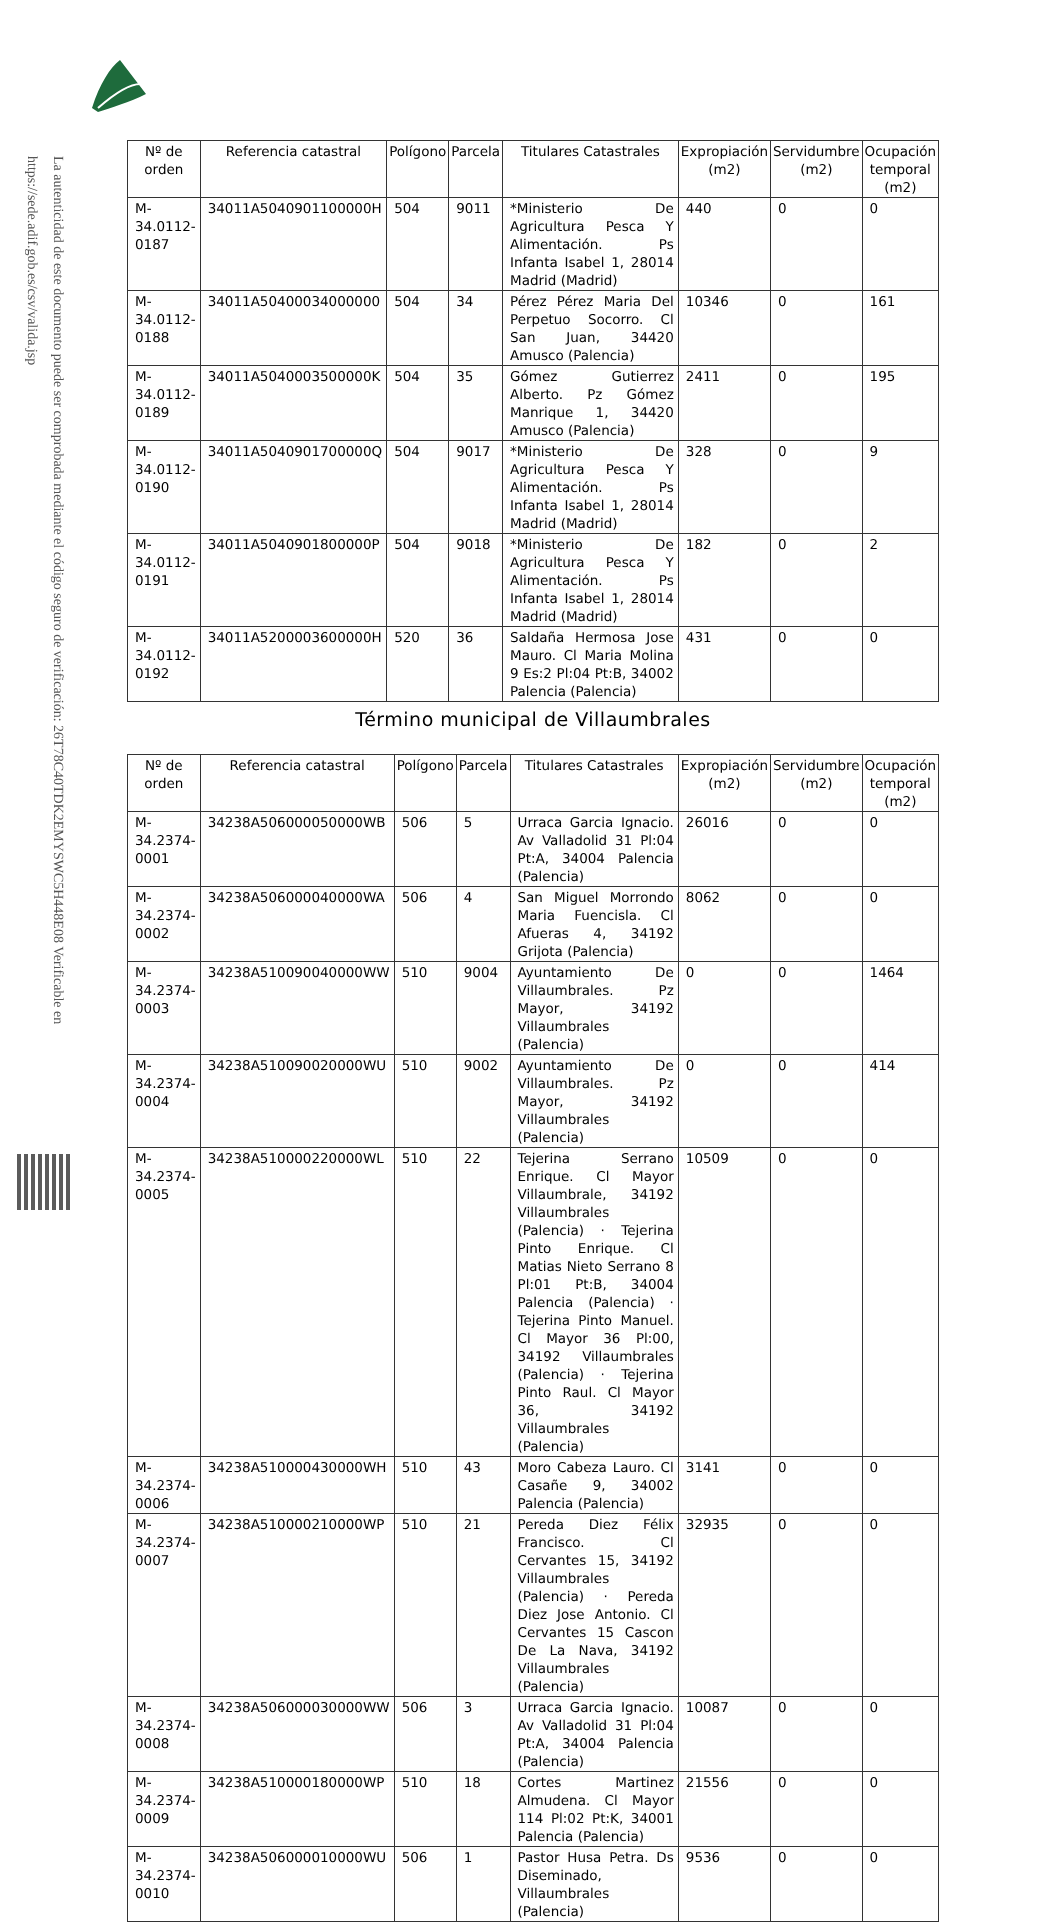La autenticidad de este documento puede ser comprobada mediante el código seguro de verificación: 26T78C40TDK2EMYSWC5H448E08 Verificable en https://sede.adif.gob.es/csv/valida.jsp
| Nº de orden | Referencia catastral | Polígono | Parcela | Titulares Catastrales | Expropiación (m2) | Servidumbre (m2) | Ocupación temporal (m2) |
| --- | --- | --- | --- | --- | --- | --- | --- |
| M-34.0112-0187 | 34011A5040901100000H | 504 | 9011 | *Ministerio De Agricultura Pesca Y Alimentación. Ps Infanta Isabel 1, 28014 Madrid (Madrid) | 440 | 0 | 0 |
| M-34.0112-0188 | 34011A50400034000000 | 504 | 34 | Pérez Pérez Maria Del Perpetuo Socorro. Cl San Juan, 34420 Amusco (Palencia) | 10346 | 0 | 161 |
| M-34.0112-0189 | 34011A5040003500000K | 504 | 35 | Gómez Gutierrez Alberto. Pz Gómez Manrique 1, 34420 Amusco (Palencia) | 2411 | 0 | 195 |
| M-34.0112-0190 | 34011A5040901700000Q | 504 | 9017 | *Ministerio De Agricultura Pesca Y Alimentación. Ps Infanta Isabel 1, 28014 Madrid (Madrid) | 328 | 0 | 9 |
| M-34.0112-0191 | 34011A5040901800000P | 504 | 9018 | *Ministerio De Agricultura Pesca Y Alimentación. Ps Infanta Isabel 1, 28014 Madrid (Madrid) | 182 | 0 | 2 |
| M-34.0112-0192 | 34011A5200003600000H | 520 | 36 | Saldaña Hermosa Jose Mauro. Cl Maria Molina 9 Es:2 Pl:04 Pt:B, 34002 Palencia (Palencia) | 431 | 0 | 0 |
Término municipal de Villaumbrales
| Nº de orden | Referencia catastral | Polígono | Parcela | Titulares Catastrales | Expropiación (m2) | Servidumbre (m2) | Ocupación temporal (m2) |
| --- | --- | --- | --- | --- | --- | --- | --- |
| M-34.2374-0001 | 34238A506000050000WB | 506 | 5 | Urraca Garcia Ignacio. Av Valladolid 31 Pl:04 Pt:A, 34004 Palencia (Palencia) | 26016 | 0 | 0 |
| M-34.2374-0002 | 34238A506000040000WA | 506 | 4 | San Miguel Morrondo Maria Fuencisla. Cl Afueras 4, 34192 Grijota (Palencia) | 8062 | 0 | 0 |
| M-34.2374-0003 | 34238A510090040000WW | 510 | 9004 | Ayuntamiento De Villaumbrales. Pz Mayor, 34192 Villaumbrales (Palencia) | 0 | 0 | 1464 |
| M-34.2374-0004 | 34238A510090020000WU | 510 | 9002 | Ayuntamiento De Villaumbrales. Pz Mayor, 34192 Villaumbrales (Palencia) | 0 | 0 | 414 |
| M-34.2374-0005 | 34238A510000220000WL | 510 | 22 | Tejerina Serrano Enrique. Cl Mayor Villaumbrale, 34192 Villaumbrales (Palencia) · Tejerina Pinto Enrique. Cl Matias Nieto Serrano 8 Pl:01 Pt:B, 34004 Palencia (Palencia) · Tejerina Pinto Manuel. Cl Mayor 36 Pl:00, 34192 Villaumbrales (Palencia) · Tejerina Pinto Raul. Cl Mayor 36, 34192 Villaumbrales (Palencia) | 10509 | 0 | 0 |
| M-34.2374-0006 | 34238A510000430000WH | 510 | 43 | Moro Cabeza Lauro. Cl Casañe 9, 34002 Palencia (Palencia) | 3141 | 0 | 0 |
| M-34.2374-0007 | 34238A510000210000WP | 510 | 21 | Pereda Diez Félix Francisco. Cl Cervantes 15, 34192 Villaumbrales (Palencia) · Pereda Diez Jose Antonio. Cl Cervantes 15 Cascon De La Nava, 34192 Villaumbrales (Palencia) | 32935 | 0 | 0 |
| M-34.2374-0008 | 34238A506000030000WW | 506 | 3 | Urraca Garcia Ignacio. Av Valladolid 31 Pl:04 Pt:A, 34004 Palencia (Palencia) | 10087 | 0 | 0 |
| M-34.2374-0009 | 34238A510000180000WP | 510 | 18 | Cortes Martinez Almudena. Cl Mayor 114 Pl:02 Pt:K, 34001 Palencia (Palencia) | 21556 | 0 | 0 |
| M-34.2374-0010 | 34238A506000010000WU | 506 | 1 | Pastor Husa Petra. Ds Diseminado, Villaumbrales (Palencia) | 9536 | 0 | 0 |